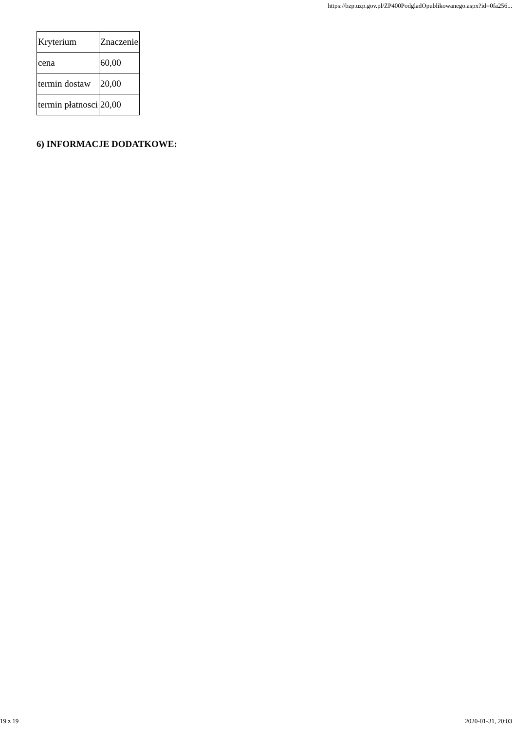https://bzp.uzp.gov.pl/ZP400PodgladOpublikowanego.aspx?id=0fa256...
| Kryterium | Znaczenie |
| cena | 60,00 |
| termin dostaw | 20,00 |
| termin płatnosci | 20,00 |
6) INFORMACJE DODATKOWE:
19 z 19 2020-01-31, 20:03